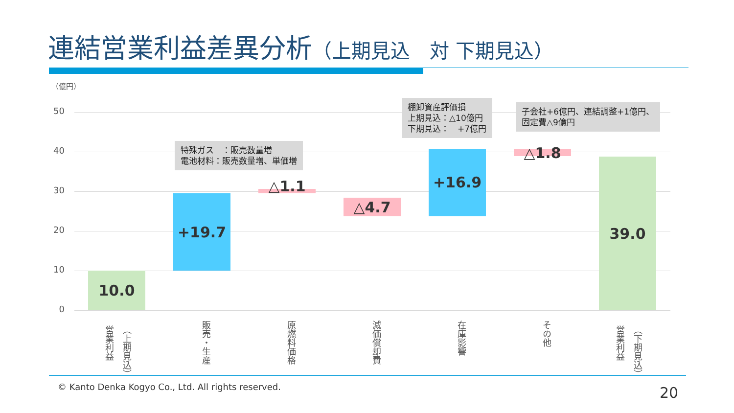連結営業利益差異分析（上期見込　対 下期見込）
（億円）
50
40
30
20
10
0
10.0
+19.7
特殊ガス　：販売数量増
電池材料：販売数量増、単価増
△1.1
△4.7
+16.9
棚卸資産評価損
上期見込：△10億円
下期見込：　+7億円
△1.8
子会社+6億円、連結調整+1億円、
固定費△9億円
39.0
（上期見込）
営業利益
販売・生産
原燃料価格
減価償却費
在庫影響
その他
（下期見込）
営業利益
© Kanto Denka Kogyo Co., Ltd. All rights reserved.
20